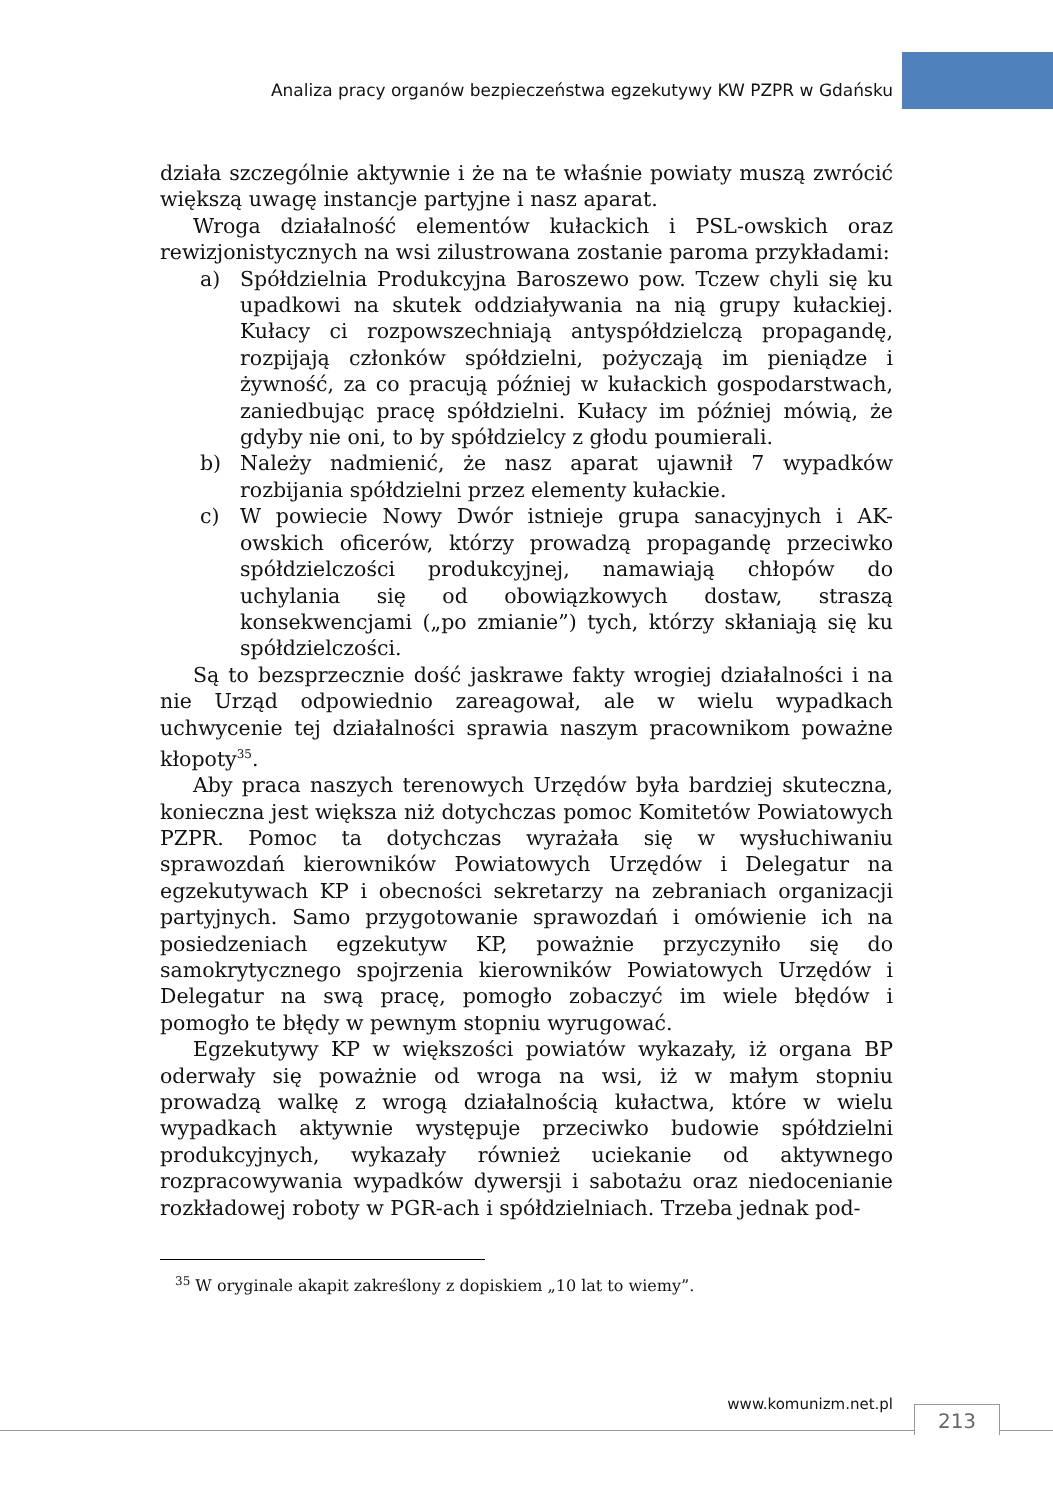Analiza pracy organów bezpieczeństwa egzekutywy KW PZPR w Gdańsku
działa szczególnie aktywnie i że na te właśnie powiaty muszą zwrócić większą uwagę instancje partyjne i nasz aparat.
Wroga działalność elementów kułackich i PSL-owskich oraz rewizjonistycznych na wsi zilustrowana zostanie paroma przykładami:
a) Spółdzielnia Produkcyjna Baroszewo pow. Tczew chyli się ku upadkowi na skutek oddziaływania na nią grupy kułackiej. Kułacy ci rozpowszechniają antyspółdzielczą propagandę, rozpijają członków spółdzielni, pożyczają im pieniądze i żywność, za co pracują później w kułackich gospodarstwach, zaniedbując pracę spółdzielni. Kułacy im później mówią, że gdyby nie oni, to by spółdzielcy z głodu poumierali.
b) Należy nadmienić, że nasz aparat ujawnił 7 wypadków rozbijania spółdzielni przez elementy kułackie.
c) W powiecie Nowy Dwór istnieje grupa sanacyjnych i AK-owskich oficerów, którzy prowadzą propagandę przeciwko spółdzielczości produkcyjnej, namawiają chłopów do uchylania się od obowiązkowych dostaw, straszą konsekwencjami („po zmianie”) tych, którzy skłaniają się ku spółdzielczości.
Są to bezsprzecznie dość jaskrawe fakty wrogiej działalności i na nie Urząd odpowiednio zareagował, ale w wielu wypadkach uchwycenie tej działalności sprawia naszym pracownikom poważne kłopoty<sup>35</sup>.
Aby praca naszych terenowych Urzędów była bardziej skuteczna, konieczna jest większa niż dotychczas pomoc Komitetów Powiatowych PZPR. Pomoc ta dotychczas wyrażała się w wysłuchiwaniu sprawozdań kierowników Powiatowych Urzędów i Delegatur na egzekutywach KP i obecności sekretarzy na zebraniach organizacji partyjnych. Samo przygotowanie sprawozdań i omówienie ich na posiedzeniach egzekutyw KP, poważnie przyczyniło się do samokrytycznego spojrzenia kierowników Powiatowych Urzędów i Delegatur na swą pracę, pomogło zobaczyć im wiele błędów i pomogło te błędy w pewnym stopniu wyrugować.
Egzekutywy KP w większości powiatów wykazały, iż organa BP oderwały się poważnie od wroga na wsi, iż w małym stopniu prowadzą walkę z wrogą działalnością kułactwa, które w wielu wypadkach aktywnie występuje przeciwko budowie spółdzielni produkcyjnych, wykazały również uciekanie od aktywnego rozpracowywania wypadków dywersji i sabotażu oraz niedocenianie rozkładowej roboty w PGR-ach i spółdzielniach. Trzeba jednak pod-
<sup>35</sup> W oryginale akapit zakreślony z dopiskiem „10 lat to wiemy”.
www.komunizm.net.pl
213